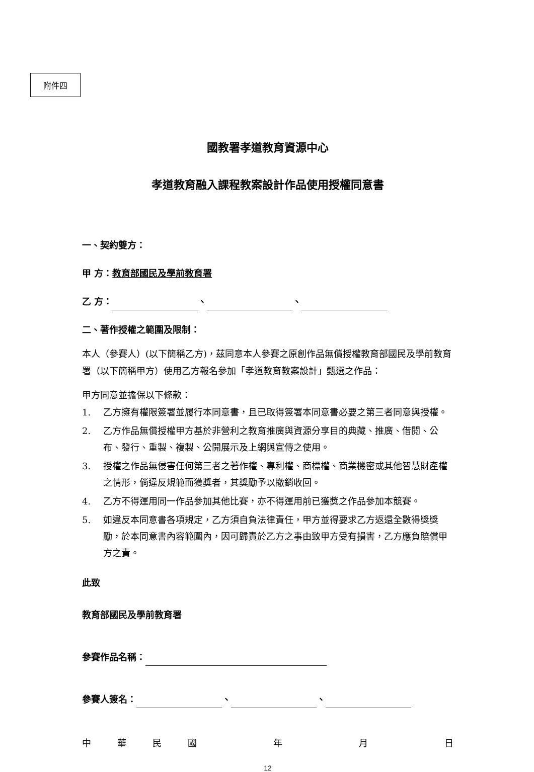附件四
國教署孝道教育資源中心
孝道教育融入課程教案設計作品使用授權同意書
一、契約雙方：
甲 方：教育部國民及學前教育署
乙 方： 、 、
二、著作授權之範圍及限制：
本人（參賽人）(以下簡稱乙方)，茲同意本人參賽之原創作品無償授權教育部國民及學前教育署（以下簡稱甲方）使用乙方報名參加「孝道教育教案設計」甄選之作品：
甲方同意並擔保以下條款：
1. 乙方擁有權限簽署並履行本同意書，且已取得簽署本同意書必要之第三者同意與授權。
2. 乙方作品無償授權甲方基於非營利之教育推廣與資源分享目的典藏、推廣、借閱、公布、發行、重製、複製、公開展示及上網與宣傳之使用。
3. 授權之作品無侵害任何第三者之著作權、專利權、商標權、商業機密或其他智慧財產權之情形，倘違反規範而獲獎者，其獎勵予以撤銷收回。
4. 乙方不得運用同一作品參加其他比賽，亦不得運用前已獲獎之作品參加本競賽。
5. 如違反本同意書各項規定，乙方須自負法律責任，甲方並得要求乙方返還全數得獎獎勵，於本同意書內容範圍內，因可歸責於乙方之事由致甲方受有損害，乙方應負賠償甲方之責。
此致
教育部國民及學前教育署
參賽作品名稱：
參賽人簽名： 、 、
中華民國年月日
12